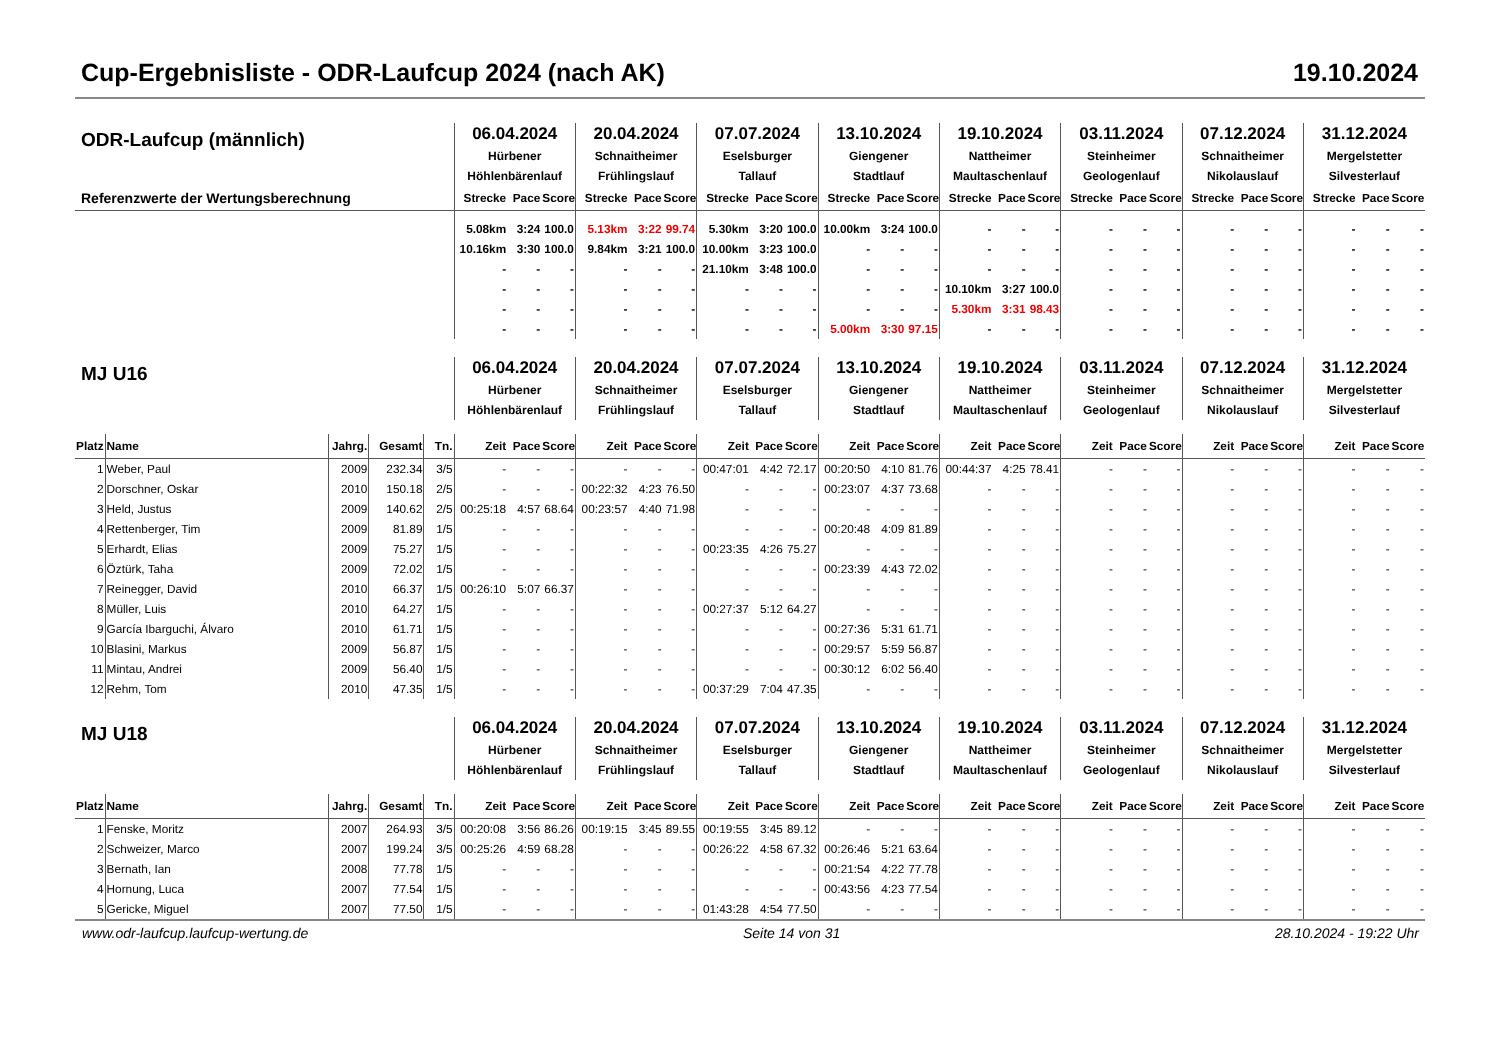Cup-Ergebnisliste - ODR-Laufcup 2024 (nach AK) 19.10.2024
| ODR-Laufcup (männlich) | | | | | 06.04.2024 Hürbener Höhlenbärenlauf | | | 20.04.2024 Schnaitheimer Frühlingslauf | | | 07.07.2024 Eselsburger Tallauf | | | 13.10.2024 Giengener Stadtlauf | | | 19.10.2024 Nattheimer Maultaschenlauf | | | 03.11.2024 Steinheimer Geologenlauf | | | 07.12.2024 Schnaitheimer Nikolauslauf | | | 31.12.2024 Mergelstetter Silvesterlauf | | |
| Referenzwerte der Wertungsberechnung | | | | | Strecke | Pace | Score | Strecke | Pace | Score | Strecke | Pace | Score | Strecke | Pace | Score | Strecke | Pace | Score | Strecke | Pace | Score | Strecke | Pace | Score | Strecke | Pace | Score |
| | | | | | 5.08km | 3:24 | 100.0 | 5.13km | 3:22 | 99.74 | 5.30km | 3:20 | 100.0 | 10.00km | 3:24 | 100.0 | - | - | - | - | - | - | - | - | - | - | - | - |
| | | | | | 10.16km | 3:30 | 100.0 | 9.84km | 3:21 | 100.0 | 10.00km | 3:23 | 100.0 | - | - | - | - | - | - | - | - | - | - | - | - | - | - | - |
| | | | | | - | - | - | - | - | - | 21.10km | 3:48 | 100.0 | - | - | - | - | - | - | - | - | - | - | - | - | - | - | - |
| | | | | | - | - | - | - | - | - | - | - | - | - | - | - | 10.10km | 3:27 | 100.0 | - | - | - | - | - | - | - | - | - |
| | | | | | - | - | - | - | - | - | - | - | - | - | - | - | 5.30km | 3:31 | 98.43 | - | - | - | - | - | - | - | - | - |
| | | | | | - | - | - | - | - | - | - | - | - | 5.00km | 3:30 | 97.15 | - | - | - | - | - | - | - | - | - | - | - | - |
| MJ U16 | | | | | 06.04.2024 Hürbener Höhlenbärenlauf | | | 20.04.2024 Schnaitheimer Frühlingslauf | | | 07.07.2024 Eselsburger Tallauf | | | 13.10.2024 Giengener Stadtlauf | | | 19.10.2024 Nattheimer Maultaschenlauf | | | 03.11.2024 Steinheimer Geologenlauf | | | 07.12.2024 Schnaitheimer Nikolauslauf | | | 31.12.2024 Mergelstetter Silvesterlauf | | |
| Platz | Name | Jahrg. | Gesamt | Tn. | Zeit | Pace | Score | Zeit | Pace | Score | Zeit | Pace | Score | Zeit | Pace | Score | Zeit | Pace | Score | Zeit | Pace | Score | Zeit | Pace | Score | Zeit | Pace | Score |
| 1 | Weber, Paul | 2009 | 232.34 | 3/5 | - | - | - | - | - | - | 00:47:01 | 4:42 | 72.17 | 00:20:50 | 4:10 | 81.76 | 00:44:37 | 4:25 | 78.41 | - | - | - | - | - | - | - | - | - |
| 2 | Dorschner, Oskar | 2010 | 150.18 | 2/5 | - | - | - | 00:22:32 | 4:23 | 76.50 | - | - | - | 00:23:07 | 4:37 | 73.68 | - | - | - | - | - | - | - | - | - | - | - | - |
| 3 | Held, Justus | 2009 | 140.62 | 2/5 | 00:25:18 | 4:57 | 68.64 | 00:23:57 | 4:40 | 71.98 | - | - | - | - | - | - | - | - | - | - | - | - | - | - | - | - | - | - |
| 4 | Rettenberger, Tim | 2009 | 81.89 | 1/5 | - | - | - | - | - | - | - | - | - | 00:20:48 | 4:09 | 81.89 | - | - | - | - | - | - | - | - | - | - | - | - |
| 5 | Erhardt, Elias | 2009 | 75.27 | 1/5 | - | - | - | - | - | - | 00:23:35 | 4:26 | 75.27 | - | - | - | - | - | - | - | - | - | - | - | - | - | - | - |
| 6 | Öztürk, Taha | 2009 | 72.02 | 1/5 | - | - | - | - | - | - | - | - | - | 00:23:39 | 4:43 | 72.02 | - | - | - | - | - | - | - | - | - | - | - | - |
| 7 | Reinegger, David | 2010 | 66.37 | 1/5 | 00:26:10 | 5:07 | 66.37 | - | - | - | - | - | - | - | - | - | - | - | - | - | - | - | - | - | - | - | - | - |
| 8 | Müller, Luis | 2010 | 64.27 | 1/5 | - | - | - | - | - | - | 00:27:37 | 5:12 | 64.27 | - | - | - | - | - | - | - | - | - | - | - | - | - | - | - |
| 9 | García Ibarguchi, Álvaro | 2010 | 61.71 | 1/5 | - | - | - | - | - | - | - | - | - | 00:27:36 | 5:31 | 61.71 | - | - | - | - | - | - | - | - | - | - | - | - |
| 10 | Blasini, Markus | 2009 | 56.87 | 1/5 | - | - | - | - | - | - | - | - | - | 00:29:57 | 5:59 | 56.87 | - | - | - | - | - | - | - | - | - | - | - | - |
| 11 | Mintau, Andrei | 2009 | 56.40 | 1/5 | - | - | - | - | - | - | - | - | - | 00:30:12 | 6:02 | 56.40 | - | - | - | - | - | - | - | - | - | - | - | - |
| 12 | Rehm, Tom | 2010 | 47.35 | 1/5 | - | - | - | - | - | - | 00:37:29 | 7:04 | 47.35 | - | - | - | - | - | - | - | - | - | - | - | - | - | - | - |
| MJ U18 | | | | | 06.04.2024 Hürbener Höhlenbärenlauf | | | 20.04.2024 Schnaitheimer Frühlingslauf | | | 07.07.2024 Eselsburger Tallauf | | | 13.10.2024 Giengener Stadtlauf | | | 19.10.2024 Nattheimer Maultaschenlauf | | | 03.11.2024 Steinheimer Geologenlauf | | | 07.12.2024 Schnaitheimer Nikolauslauf | | | 31.12.2024 Mergelstetter Silvesterlauf | | |
| Platz | Name | Jahrg. | Gesamt | Tn. | Zeit | Pace | Score | Zeit | Pace | Score | Zeit | Pace | Score | Zeit | Pace | Score | Zeit | Pace | Score | Zeit | Pace | Score | Zeit | Pace | Score | Zeit | Pace | Score |
| 1 | Fenske, Moritz | 2007 | 264.93 | 3/5 | 00:20:08 | 3:56 | 86.26 | 00:19:15 | 3:45 | 89.55 | 00:19:55 | 3:45 | 89.12 | - | - | - | - | - | - | - | - | - | - | - | - | - | - | - |
| 2 | Schweizer, Marco | 2007 | 199.24 | 3/5 | 00:25:26 | 4:59 | 68.28 | - | - | - | 00:26:22 | 4:58 | 67.32 | 00:26:46 | 5:21 | 63.64 | - | - | - | - | - | - | - | - | - | - | - | - |
| 3 | Bernath, Ian | 2008 | 77.78 | 1/5 | - | - | - | - | - | - | - | - | - | 00:21:54 | 4:22 | 77.78 | - | - | - | - | - | - | - | - | - | - | - | - |
| 4 | Hornung, Luca | 2007 | 77.54 | 1/5 | - | - | - | - | - | - | - | - | - | 00:43:56 | 4:23 | 77.54 | - | - | - | - | - | - | - | - | - | - | - | - |
| 5 | Gericke, Miguel | 2007 | 77.50 | 1/5 | - | - | - | - | - | - | 01:43:28 | 4:54 | 77.50 | - | - | - | - | - | - | - | - | - | - | - | - | - | - | - |
www.odr-laufcup.laufcup-wertung.de Seite 14 von 31 28.10.2024 - 19:22 Uhr